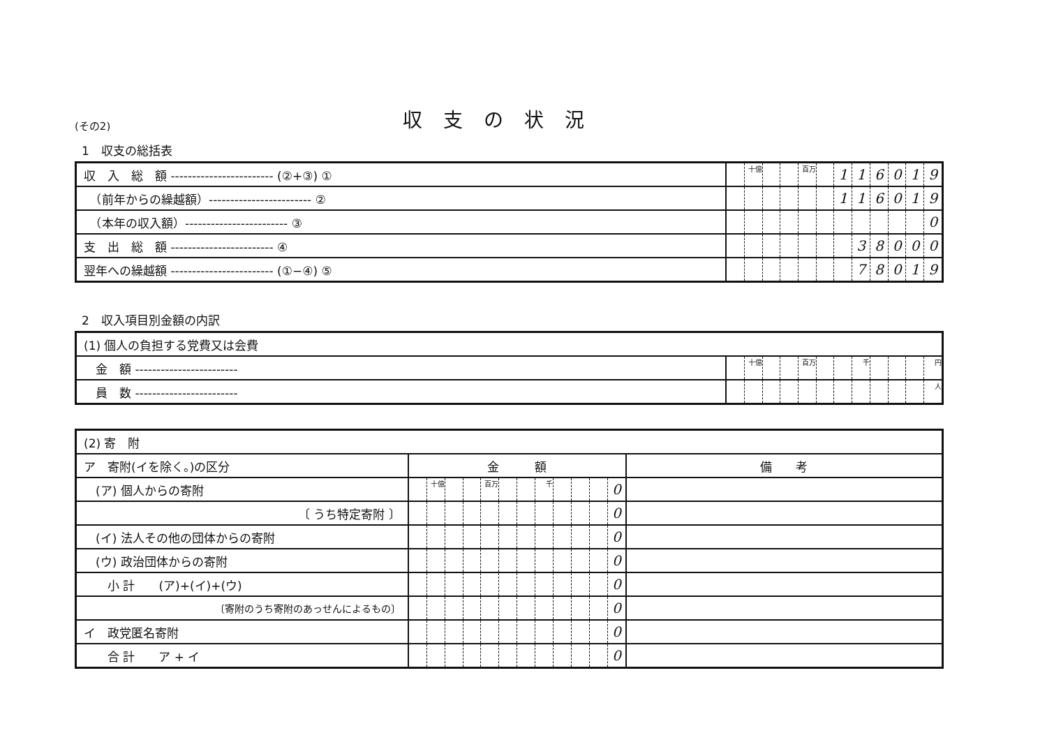(その2)
収支の状況
1　収支の総括表
| 収 入 総 額 ------------------------ (②+③) ① | | 十億 | | | 百万 | | 1 | 1 | 6 | 0 | 1 | 9 |
| （前年からの繰越額）------------------------ ② | | | | | | | 1 | 1 | 6 | 0 | 1 | 9 |
| （本年の収入額）------------------------ ③ | | | | | | | | | | | | 0 |
| 支 出 総 額 ------------------------ ④ | | | | | | | | 3 | 8 | 0 | 0 | 0 |
| 翌年への繰越額 ------------------------ (①−④) ⑤ | | | | | | | | 7 | 8 | 0 | 1 | 9 |
2　収入項目別金額の内訳
| (1) 個人の負担する党費又は会費 | | | | | | | | | | | | |
| 金 額 ------------------------ | | 十億 | | | 百万 | | | 千 | | | | 円 |
| 員 数 ------------------------ | | | | | | | | | | | | 人 |
| (2) 寄 附 | | | | | | | | | | | | | |
| ア 寄附(イを除く。)の区分 | 金 額 | | | | | | | | | | | | 備 考 |
| (ア) 個人からの寄附 | | 十億 | | | 百万 | | | 千 | | | | 0 | |
| 〔 うち特定寄附 〕 | | | | | | | | | | | | 0 | |
| (イ) 法人その他の団体からの寄附 | | | | | | | | | | | | 0 | |
| (ウ) 政治団体からの寄附 | | | | | | | | | | | | 0 | |
| 小 計 (ア)+(イ)+(ウ) | | | | | | | | | | | | 0 | |
| 〔寄附のうち寄附のあっせんによるもの〕 | | | | | | | | | | | | 0 | |
| イ 政党匿名寄附 | | | | | | | | | | | | 0 | |
| 合 計 ア + イ | | | | | | | | | | | | 0 | |